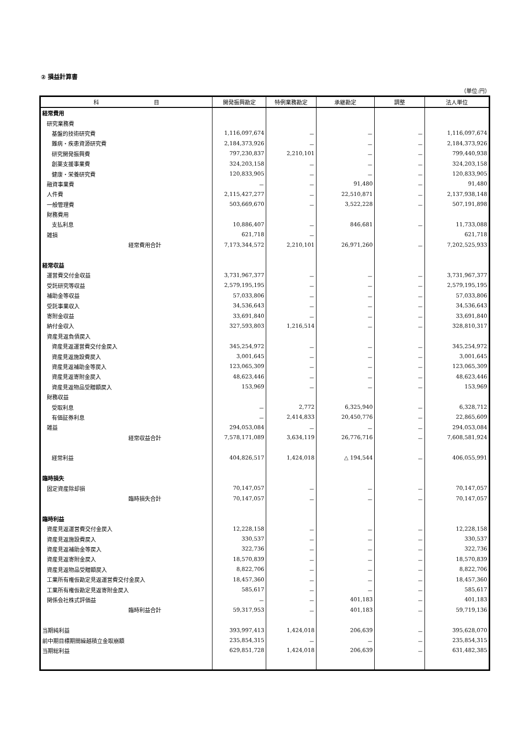② 損益計算書
（単位:円）
| 科 目 | 開発振興勘定 | 特例業務勘定 | 承継勘定 | 調整 | 法人単位 |
| --- | --- | --- | --- | --- | --- |
| 経常費用 | | | | | |
| 研究業務費 | | | | | |
| 基盤的技術研究費 | 1,116,097,674 | － | － | － | 1,116,097,674 |
| 難病・疾患資源研究費 | 2,184,373,926 | － | － | － | 2,184,373,926 |
| 研究開発振興費 | 797,230,837 | 2,210,101 | － | － | 799,440,938 |
| 創薬支援事業費 | 324,203,158 | － | － | － | 324,203,158 |
| 健康・栄養研究費 | 120,833,905 | － | － | － | 120,833,905 |
| 融資事業費 | － | － | 91,480 | － | 91,480 |
| 人件費 | 2,115,427,277 | － | 22,510,871 | － | 2,137,938,148 |
| 一般管理費 | 503,669,670 | － | 3,522,228 | － | 507,191,898 |
| 財務費用 | | | | | |
| 支払利息 | 10,886,407 | － | 846,681 | － | 11,733,088 |
| 雑損 | 621,718 | － | | | 621,718 |
| 経常費用合計 | 7,173,344,572 | 2,210,101 | 26,971,260 | － | 7,202,525,933 |
| 経常収益 | | | | | |
| 運営費交付金収益 | 3,731,967,377 | － | － | － | 3,731,967,377 |
| 受託研究等収益 | 2,579,195,195 | － | － | － | 2,579,195,195 |
| 補助金等収益 | 57,033,806 | － | － | － | 57,033,806 |
| 受託事業収入 | 34,536,643 | － | － | － | 34,536,643 |
| 寄附金収益 | 33,691,840 | － | － | － | 33,691,840 |
| 納付金収入 | 327,593,803 | 1,216,514 | － | － | 328,810,317 |
| 資産見返負債戻入 | | | | | |
| 資産見返運営費交付金戻入 | 345,254,972 | － | － | － | 345,254,972 |
| 資産見返施設費戻入 | 3,001,645 | － | － | － | 3,001,645 |
| 資産見返補助金等戻入 | 123,065,309 | － | － | － | 123,065,309 |
| 資産見返寄附金戻入 | 48,623,446 | － | － | － | 48,623,446 |
| 資産見返物品受贈額戻入 | 153,969 | － | － | － | 153,969 |
| 財務収益 | | | | | |
| 受取利息 | － | 2,772 | 6,325,940 | － | 6,328,712 |
| 有価証券利息 | － | 2,414,833 | 20,450,776 | － | 22,865,609 |
| 雑益 | 294,053,084 | － | － | － | 294,053,084 |
| 経常収益合計 | 7,578,171,089 | 3,634,119 | 26,776,716 | － | 7,608,581,924 |
| 経常利益 | 404,826,517 | 1,424,018 | △ 194,544 | － | 406,055,991 |
| 臨時損失 | | | | | |
| 固定資産除却損 | 70,147,057 | － | － | － | 70,147,057 |
| 臨時損失合計 | 70,147,057 | － | － | － | 70,147,057 |
| 臨時利益 | | | | | |
| 資産見返運営費交付金戻入 | 12,228,158 | － | － | － | 12,228,158 |
| 資産見返施設費戻入 | 330,537 | － | － | － | 330,537 |
| 資産見返補助金等戻入 | 322,736 | － | － | － | 322,736 |
| 資産見返寄附金戻入 | 18,570,839 | － | － | － | 18,570,839 |
| 資産見返物品受贈額戻入 | 8,822,706 | － | － | － | 8,822,706 |
| 工業所有権仮勘定見返運営費交付金戻入 | 18,457,360 | － | － | － | 18,457,360 |
| 工業所有権仮勘定見返寄附金戻入 | 585,617 | － | － | － | 585,617 |
| 関係会社株式評価益 | － | － | 401,183 | － | 401,183 |
| 臨時利益合計 | 59,317,953 | － | 401,183 | － | 59,719,136 |
| 当期純利益 | 393,997,413 | 1,424,018 | 206,639 | － | 395,628,070 |
| 前中期目標期間繰越積立金取崩額 | 235,854,315 | － | － | － | 235,854,315 |
| 当期総利益 | 629,851,728 | 1,424,018 | 206,639 | － | 631,482,385 |